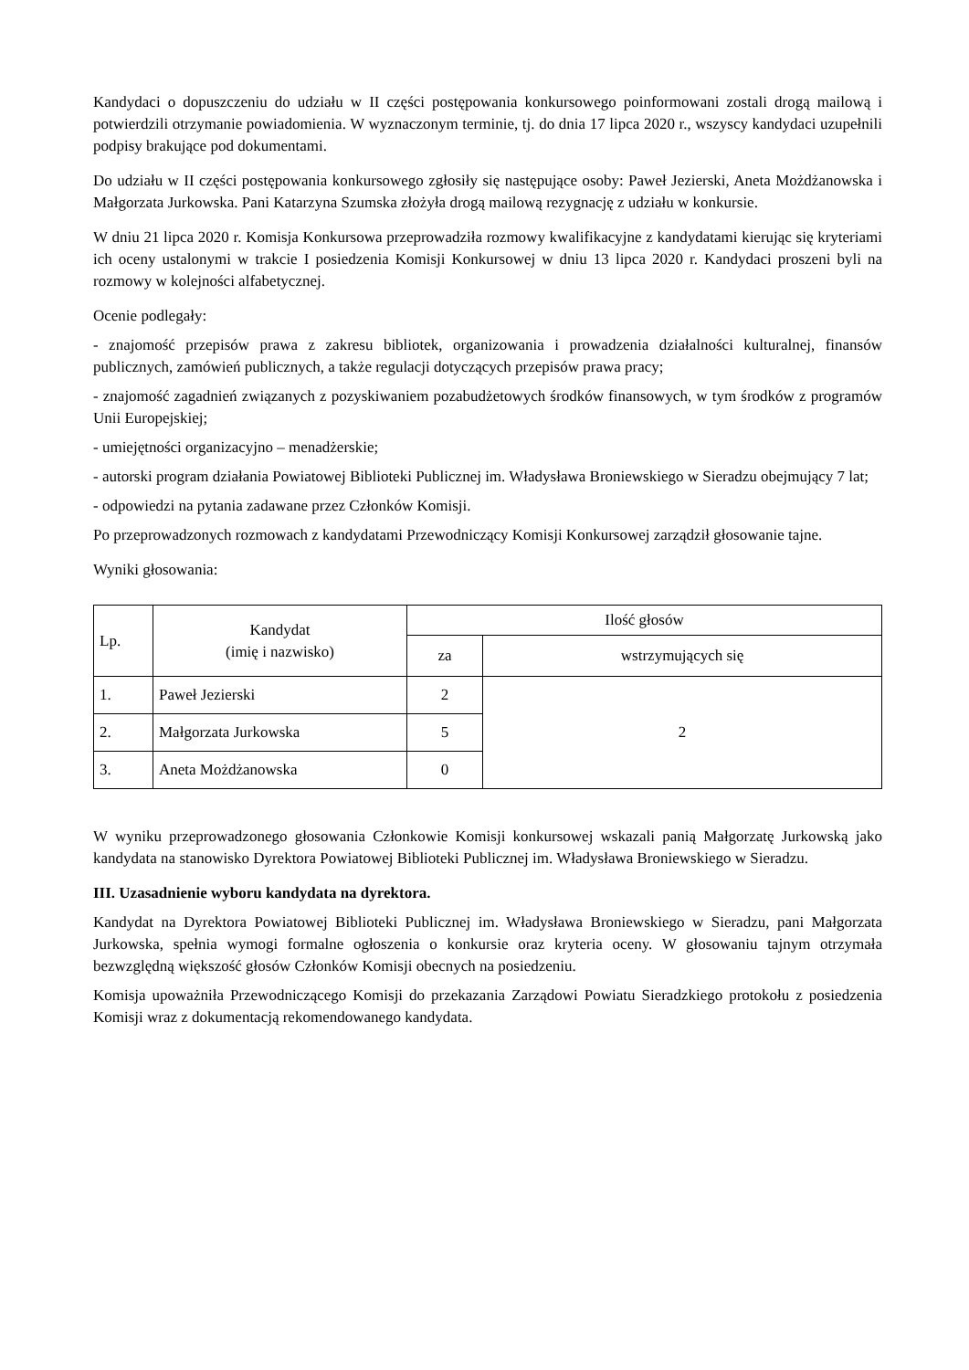Kandydaci o dopuszczeniu do udziału w II części postępowania konkursowego poinformowani zostali drogą mailową i potwierdzili otrzymanie powiadomienia. W wyznaczonym terminie, tj. do dnia 17 lipca 2020 r., wszyscy kandydaci uzupełnili podpisy brakujące pod dokumentami.
Do udziału w II części postępowania konkursowego zgłosiły się następujące osoby: Paweł Jezierski, Aneta Możdżanowska i Małgorzata Jurkowska. Pani Katarzyna Szumska złożyła drogą mailową rezygnację z udziału w konkursie.
W dniu 21 lipca 2020 r. Komisja Konkursowa przeprowadziła rozmowy kwalifikacyjne z kandydatami kierując się kryteriami ich oceny ustalonymi w trakcie I posiedzenia Komisji Konkursowej w dniu 13 lipca 2020 r. Kandydaci proszeni byli na rozmowy w kolejności alfabetycznej.
Ocenie podlegały:
- znajomość przepisów prawa z zakresu bibliotek, organizowania i prowadzenia działalności kulturalnej, finansów publicznych, zamówień publicznych, a także regulacji dotyczących przepisów prawa pracy;
- znajomość zagadnień związanych z pozyskiwaniem pozabudżetowych środków finansowych, w tym środków z programów Unii Europejskiej;
- umiejętności organizacyjno – menadżerskie;
- autorski program działania Powiatowej Biblioteki Publicznej im. Władysława Broniewskiego w Sieradzu obejmujący 7 lat;
- odpowiedzi na pytania zadawane przez Członków Komisji.
Po przeprowadzonych rozmowach z kandydatami Przewodniczący Komisji Konkursowej zarządził głosowanie tajne.
Wyniki głosowania:
| Lp. | Kandydat (imię i nazwisko) | Ilość głosów | |
| --- | --- | --- | --- |
| | | za | wstrzymujących się |
| 1. | Paweł Jezierski | 2 | 2 |
| 2. | Małgorzata Jurkowska | 5 | |
| 3. | Aneta Możdżanowska | 0 | |
W wyniku przeprowadzonego głosowania Członkowie Komisji konkursowej wskazali panią Małgorzatę Jurkowską jako kandydata na stanowisko Dyrektora Powiatowej Biblioteki Publicznej im. Władysława Broniewskiego w Sieradzu.
III. Uzasadnienie wyboru kandydata na dyrektora.
Kandydat na Dyrektora Powiatowej Biblioteki Publicznej im. Władysława Broniewskiego w Sieradzu, pani Małgorzata Jurkowska, spełnia wymogi formalne ogłoszenia o konkursie oraz kryteria oceny. W głosowaniu tajnym otrzymała bezwzględną większość głosów Członków Komisji obecnych na posiedzeniu.
Komisja upoważniła Przewodniczącego Komisji do przekazania Zarządowi Powiatu Sieradzkiego protokołu z posiedzenia Komisji wraz z dokumentacją rekomendowanego kandydata.